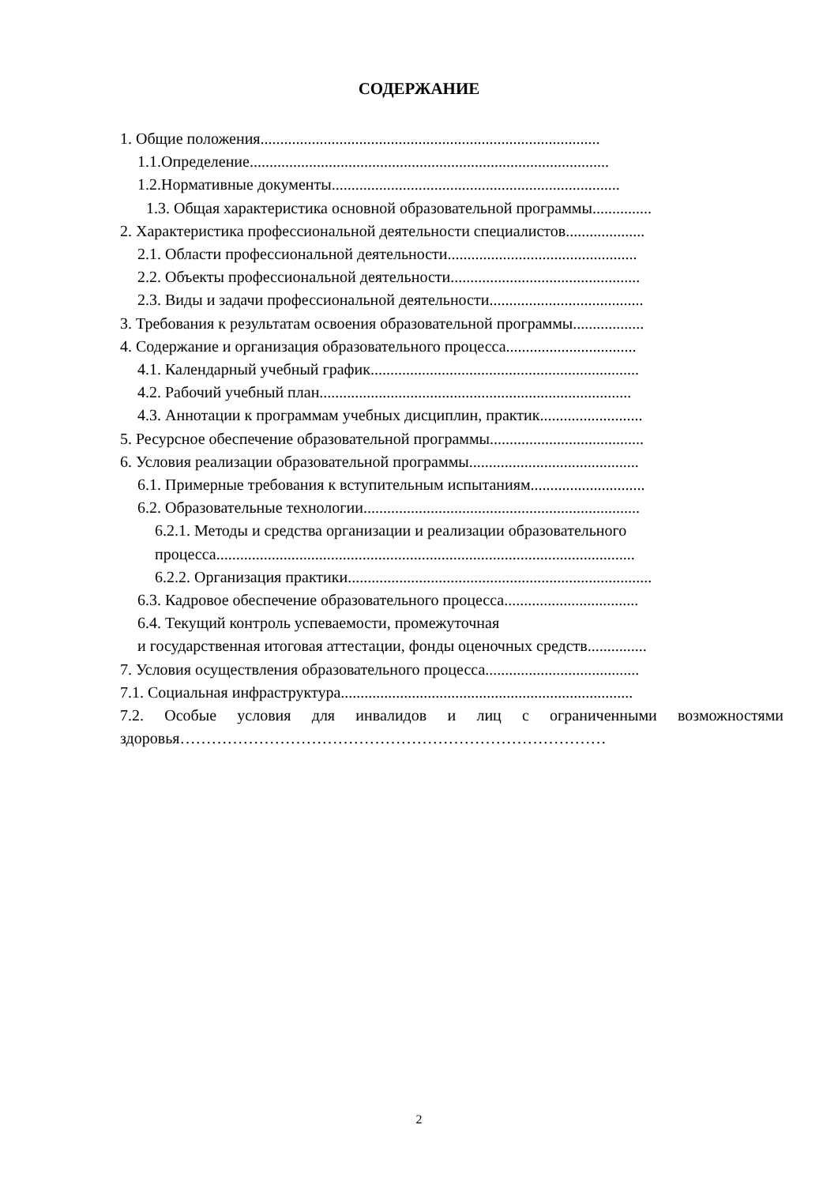СОДЕРЖАНИЕ
1. Общие положения......................................................................................
1.1.Определение...........................................................................................
1.2.Нормативные документы.........................................................................
1.3. Общая характеристика основной образовательной программы...............
2. Характеристика профессиональной деятельности специалистов....................
2.1. Области профессиональной деятельности................................................
2.2. Объекты профессиональной деятельности................................................
2.3. Виды и задачи профессиональной деятельности.......................................
3. Требования к результатам освоения образовательной программы..................
4. Содержание и организация образовательного процесса.................................
4.1. Календарный учебный график....................................................................
4.2. Рабочий учебный план...............................................................................
4.3. Аннотации к программам учебных дисциплин, практик..........................
5. Ресурсное обеспечение образовательной программы.......................................
6. Условия реализации образовательной программы...........................................
6.1. Примерные требования к вступительным испытаниям.............................
6.2. Образовательные технологии......................................................................
6.2.1. Методы и средства организации и реализации образовательного
процесса..........................................................................................................
6.2.2. Организация практики.............................................................................
6.3. Кадровое обеспечение образовательного процесса..................................
6.4. Текущий контроль успеваемости, промежуточная
и государственная итоговая аттестации, фонды оценочных средств...............
7. Условия осуществления образовательного процесса.......................................
7.1. Социальная инфраструктура..........................................................................
7.2. Особые условия для инвалидов и лиц с ограниченными возможностями здоровья………………………………………………………………………
2